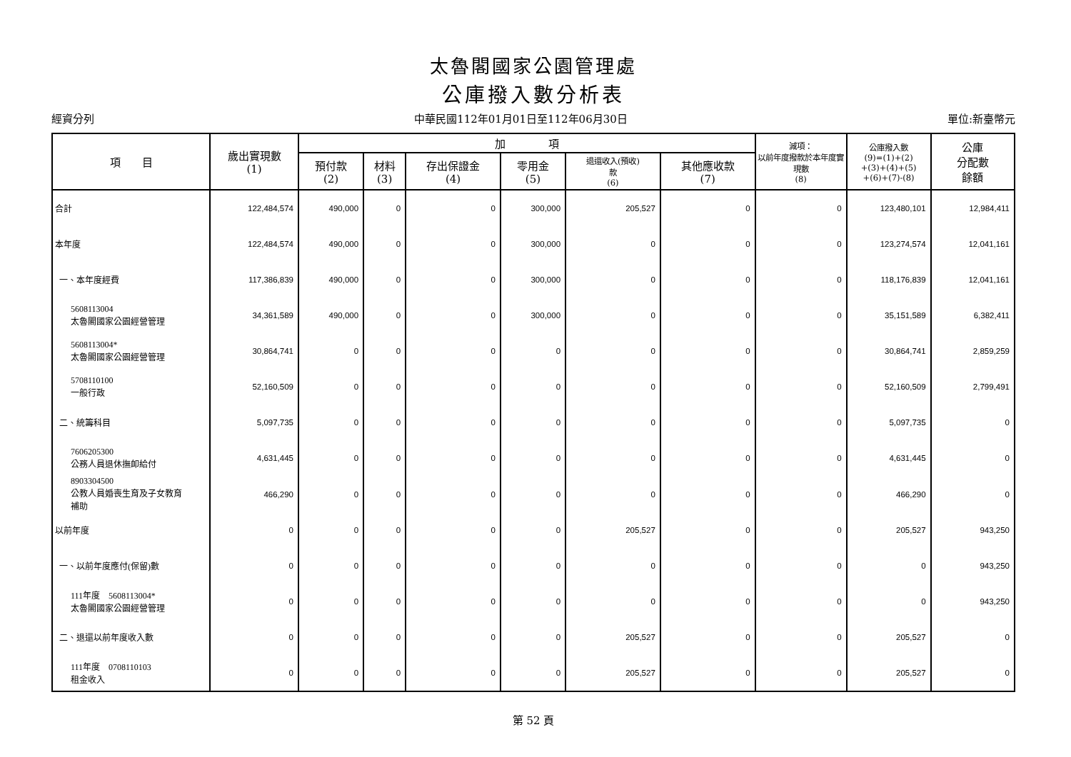太魯閣國家公園管理處
公庫撥入數分析表
經資分列 中華民國112年01月01日至112年06月30日 單位:新臺幣元
| 項 目 | 歲出實現數 (1) | 加 項 | | | | | | 減項： 以前年度撥款於本年度實現數 (8) | 公庫撥入數 (9)=(1)+(2) +(3)+(4)+(5) +(6)+(7)-(8) | 公庫 分配數 餘額 |
| --- | --- | --- | --- | --- | --- | --- | --- | --- | --- | --- |
| | | 預付款 (2) | 材料 (3) | 存出保證金 (4) | 零用金 (5) | 退還收入(預收) 款 (6) | 其他應收款 (7) | | | |
| 合計 | 122,484,574 | 490,000 | 0 | 0 | 300,000 | 205,527 | 0 | 0 | 123,480,101 | 12,984,411 |
| 本年度 | 122,484,574 | 490,000 | 0 | 0 | 300,000 | 0 | 0 | 0 | 123,274,574 | 12,041,161 |
| 一、本年度經費 | 117,386,839 | 490,000 | 0 | 0 | 300,000 | 0 | 0 | 0 | 118,176,839 | 12,041,161 |
| 5608113004 太魯閣國家公園經營管理 | 34,361,589 | 490,000 | 0 | 0 | 300,000 | 0 | 0 | 0 | 35,151,589 | 6,382,411 |
| 5608113004* 太魯閣國家公園經營管理 | 30,864,741 | 0 | 0 | 0 | 0 | 0 | 0 | 0 | 30,864,741 | 2,859,259 |
| 5708110100 一般行政 | 52,160,509 | 0 | 0 | 0 | 0 | 0 | 0 | 0 | 52,160,509 | 2,799,491 |
| 二、統籌科目 | 5,097,735 | 0 | 0 | 0 | 0 | 0 | 0 | 0 | 5,097,735 | 0 |
| 7606205300 公務人員退休撫卹給付 | 4,631,445 | 0 | 0 | 0 | 0 | 0 | 0 | 0 | 4,631,445 | 0 |
| 8903304500 公教人員婚喪生育及子女教育 補助 | 466,290 | 0 | 0 | 0 | 0 | 0 | 0 | 0 | 466,290 | 0 |
| 以前年度 | 0 | 0 | 0 | 0 | 0 | 205,527 | 0 | 0 | 205,527 | 943,250 |
| 一、以前年度應付(保留)數 | 0 | 0 | 0 | 0 | 0 | 0 | 0 | 0 | 0 | 943,250 |
| 111年度 5608113004* 太魯閣國家公園經營管理 | 0 | 0 | 0 | 0 | 0 | 0 | 0 | 0 | 0 | 943,250 |
| 二、退還以前年度收入數 | 0 | 0 | 0 | 0 | 0 | 205,527 | 0 | 0 | 205,527 | 0 |
| 111年度 0708110103 租金收入 | 0 | 0 | 0 | 0 | 0 | 205,527 | 0 | 0 | 205,527 | 0 |
第 52 頁